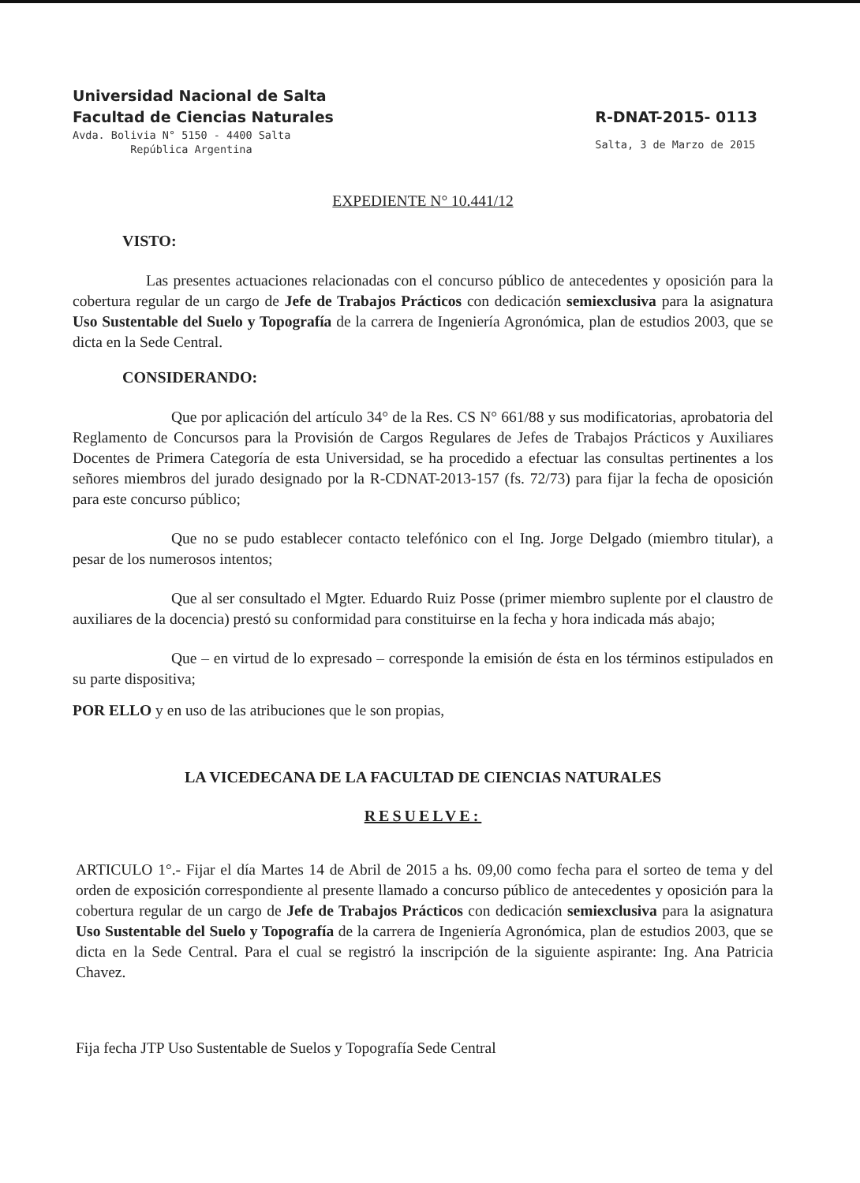Universidad Nacional de Salta
Facultad de Ciencias Naturales
Avda. Bolivia N° 5150 - 4400 Salta
República Argentina
R-DNAT-2015- 0113
Salta, 3 de Marzo de 2015
EXPEDIENTE N° 10.441/12
VISTO:
Las presentes actuaciones relacionadas con el concurso público de antecedentes y oposición para la cobertura regular de un cargo de Jefe de Trabajos Prácticos con dedicación semiexclusiva para la asignatura Uso Sustentable del Suelo y Topografía de la carrera de Ingeniería Agronómica, plan de estudios 2003, que se dicta en la Sede Central.
CONSIDERANDO:
Que por aplicación del artículo 34° de la Res. CS N° 661/88 y sus modificatorias, aprobatoria del Reglamento de Concursos para la Provisión de Cargos Regulares de Jefes de Trabajos Prácticos y Auxiliares Docentes de Primera Categoría de esta Universidad, se ha procedido a efectuar las consultas pertinentes a los señores miembros del jurado designado por la R-CDNAT-2013-157 (fs. 72/73) para fijar la fecha de oposición para este concurso público;
Que no se pudo establecer contacto telefónico con el Ing. Jorge Delgado (miembro titular), a pesar de los numerosos intentos;
Que al ser consultado el Mgter. Eduardo Ruiz Posse (primer miembro suplente por el claustro de auxiliares de la docencia) prestó su conformidad para constituirse en la fecha y hora indicada más abajo;
Que – en virtud de lo expresado – corresponde la emisión de ésta en los términos estipulados en su parte dispositiva;
POR ELLO y en uso de las atribuciones que le son propias,
LA VICEDECANA DE LA FACULTAD DE CIENCIAS NATURALES
RESUELVE:
ARTICULO 1°.- Fijar el día Martes 14 de Abril de 2015 a hs. 09,00 como fecha para el sorteo de tema y del orden de exposición correspondiente al presente llamado a concurso público de antecedentes y oposición para la cobertura regular de un cargo de Jefe de Trabajos Prácticos con dedicación semiexclusiva para la asignatura Uso Sustentable del Suelo y Topografía de la carrera de Ingeniería Agronómica, plan de estudios 2003, que se dicta en la Sede Central. Para el cual se registró la inscripción de la siguiente aspirante: Ing. Ana Patricia Chavez.
Fija fecha JTP Uso Sustentable de Suelos y Topografía Sede Central